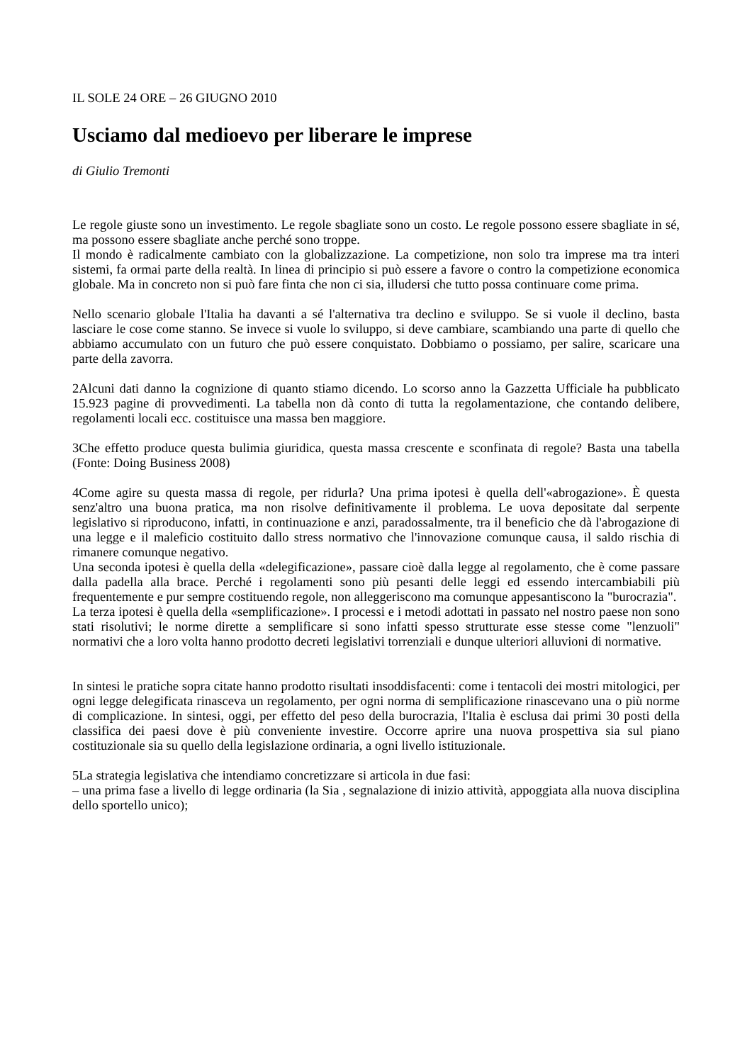IL SOLE 24 ORE – 26 GIUGNO 2010
Usciamo dal medioevo per liberare le imprese
di Giulio Tremonti
Le regole giuste sono un investimento. Le regole sbagliate sono un costo. Le regole possono essere sbagliate in sé, ma possono essere sbagliate anche perché sono troppe.
Il mondo è radicalmente cambiato con la globalizzazione. La competizione, non solo tra imprese ma tra interi sistemi, fa ormai parte della realtà. In linea di principio si può essere a favore o contro la competizione economica globale. Ma in concreto non si può fare finta che non ci sia, illudersi che tutto possa continuare come prima.
Nello scenario globale l'Italia ha davanti a sé l'alternativa tra declino e sviluppo. Se si vuole il declino, basta lasciare le cose come stanno. Se invece si vuole lo sviluppo, si deve cambiare, scambiando una parte di quello che abbiamo accumulato con un futuro che può essere conquistato. Dobbiamo o possiamo, per salire, scaricare una parte della zavorra.
2Alcuni dati danno la cognizione di quanto stiamo dicendo. Lo scorso anno la Gazzetta Ufficiale ha pubblicato 15.923 pagine di provvedimenti. La tabella non dà conto di tutta la regolamentazione, che contando delibere, regolamenti locali ecc. costituisce una massa ben maggiore.
3Che effetto produce questa bulimia giuridica, questa massa crescente e sconfinata di regole? Basta una tabella (Fonte: Doing Business 2008)
4Come agire su questa massa di regole, per ridurla? Una prima ipotesi è quella dell'«abrogazione». È questa senz'altro una buona pratica, ma non risolve definitivamente il problema. Le uova depositate dal serpente legislativo si riproducono, infatti, in continuazione e anzi, paradossalmente, tra il beneficio che dà l'abrogazione di una legge e il maleficio costituito dallo stress normativo che l'innovazione comunque causa, il saldo rischia di rimanere comunque negativo.
Una seconda ipotesi è quella della «delegificazione», passare cioè dalla legge al regolamento, che è come passare dalla padella alla brace. Perché i regolamenti sono più pesanti delle leggi ed essendo intercambiabili più frequentemente e pur sempre costituendo regole, non alleggeriscono ma comunque appesantiscono la "burocrazia".
La terza ipotesi è quella della «semplificazione». I processi e i metodi adottati in passato nel nostro paese non sono stati risolutivi; le norme dirette a semplificare si sono infatti spesso strutturate esse stesse come "lenzuoli" normativi che a loro volta hanno prodotto decreti legislativi torrenziali e dunque ulteriori alluvioni di normative.
In sintesi le pratiche sopra citate hanno prodotto risultati insoddisfacenti: come i tentacoli dei mostri mitologici, per ogni legge delegificata rinasceva un regolamento, per ogni norma di semplificazione rinascevano una o più norme di complicazione. In sintesi, oggi, per effetto del peso della burocrazia, l'Italia è esclusa dai primi 30 posti della classifica dei paesi dove è più conveniente investire. Occorre aprire una nuova prospettiva sia sul piano costituzionale sia su quello della legislazione ordinaria, a ogni livello istituzionale.
5La strategia legislativa che intendiamo concretizzare si articola in due fasi:
– una prima fase a livello di legge ordinaria (la Sia , segnalazione di inizio attività, appoggiata alla nuova disciplina dello sportello unico);